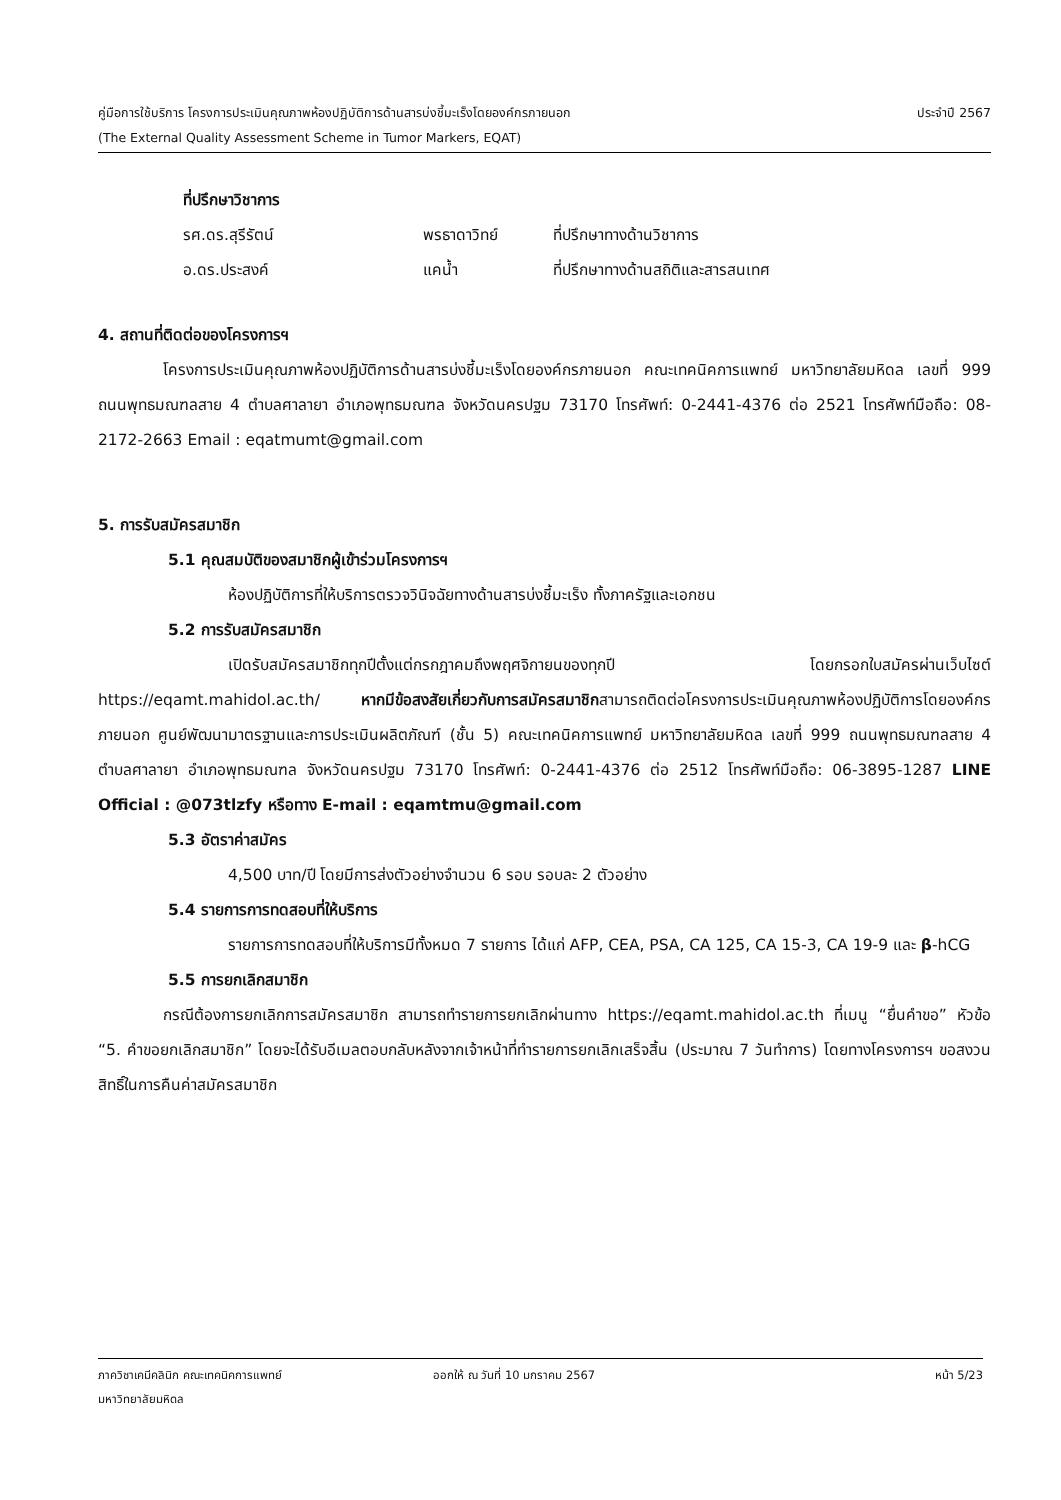คู่มือการใช้บริการ โครงการประเมินคุณภาพห้องปฏิบัติการด้านสารบ่งชี้มะเร็งโดยองค์กรภายนอก ประจำปี 2567
(The External Quality Assessment Scheme in Tumor Markers, EQAT)
ที่ปรึกษาวิชาการ
รศ.ดร.สุรีรัตน์ พรธาดาวิทย์ ที่ปรึกษาทางด้านวิชาการ อ.ดร.ประสงค์ แคน้ำ ที่ปรึกษาทางด้านสถิติและสารสนเทศ
4. สถานที่ติดต่อของโครงการฯ
โครงการประเมินคุณภาพห้องปฏิบัติการด้านสารบ่งชี้มะเร็งโดยองค์กรภายนอก คณะเทคนิคการแพทย์ มหาวิทยาลัยมหิดล เลขที่ 999 ถนนพุทธมณฑลสาย 4 ตำบลศาลายา อำเภอพุทธมณฑล จังหวัดนครปฐม 73170 โทรศัพท์: 0-2441-4376 ต่อ 2521 โทรศัพท์มือถือ: 08-2172-2663 Email : eqatmumt@gmail.com
5. การรับสมัครสมาชิก
5.1 คุณสมบัติของสมาชิกผู้เข้าร่วมโครงการฯ
ห้องปฏิบัติการที่ให้บริการตรวจวินิจฉัยทางด้านสารบ่งชี้มะเร็ง ทั้งภาครัฐและเอกชน
5.2 การรับสมัครสมาชิก
เปิดรับสมัครสมาชิกทุกปีตั้งแต่กรกฎาคมถึงพฤศจิกายนของทุกปี โดยกรอกใบสมัครผ่านเว็บไซต์ https://eqamt.mahidol.ac.th/ หากมีข้อสงสัยเกี่ยวกับการสมัครสมาชิกสามารถติดต่อโครงการประเมินคุณภาพห้องปฏิบัติการโดยองค์กรภายนอก ศูนย์พัฒนามาตรฐานและการประเมินผลิตภัณฑ์ (ชั้น 5) คณะเทคนิคการแพทย์ มหาวิทยาลัยมหิดล เลขที่ 999 ถนนพุทธมณฑลสาย 4 ตำบลศาลายา อำเภอพุทธมณฑล จังหวัดนครปฐม 73170 โทรศัพท์: 0-2441-4376 ต่อ 2512 โทรศัพท์มือถือ: 06-3895-1287 LINE Official : @073tlzfy หรือทาง E-mail : eqamtmu@gmail.com
5.3 อัตราค่าสมัคร
4,500 บาท/ปี โดยมีการส่งตัวอย่างจำนวน 6 รอบ รอบละ 2 ตัวอย่าง
5.4 รายการการทดสอบที่ให้บริการ
รายการการทดสอบที่ให้บริการมีทั้งหมด 7 รายการ ได้แก่ AFP, CEA, PSA, CA 125, CA 15-3, CA 19-9 และ β-hCG
5.5 การยกเลิกสมาชิก
กรณีต้องการยกเลิกการสมัครสมาชิก สามารถทำรายการยกเลิกผ่านทาง https://eqamt.mahidol.ac.th ที่เมนู “ยื่นคำขอ” หัวข้อ “5. คำขอยกเลิกสมาชิก” โดยจะได้รับอีเมลตอบกลับหลังจากเจ้าหน้าที่ทำรายการยกเลิกเสร็จสิ้น (ประมาณ 7 วันทำการ) โดยทางโครงการฯ ขอสงวนสิทธิ์ในการคืนค่าสมัครสมาชิก
ภาควิชาเคมีคลินิก คณะเทคนิคการแพทย์ ออกให้ ณ วันที่ 10 มกราคม 2567 หน้า 5/23
มหาวิทยาลัยมหิดล